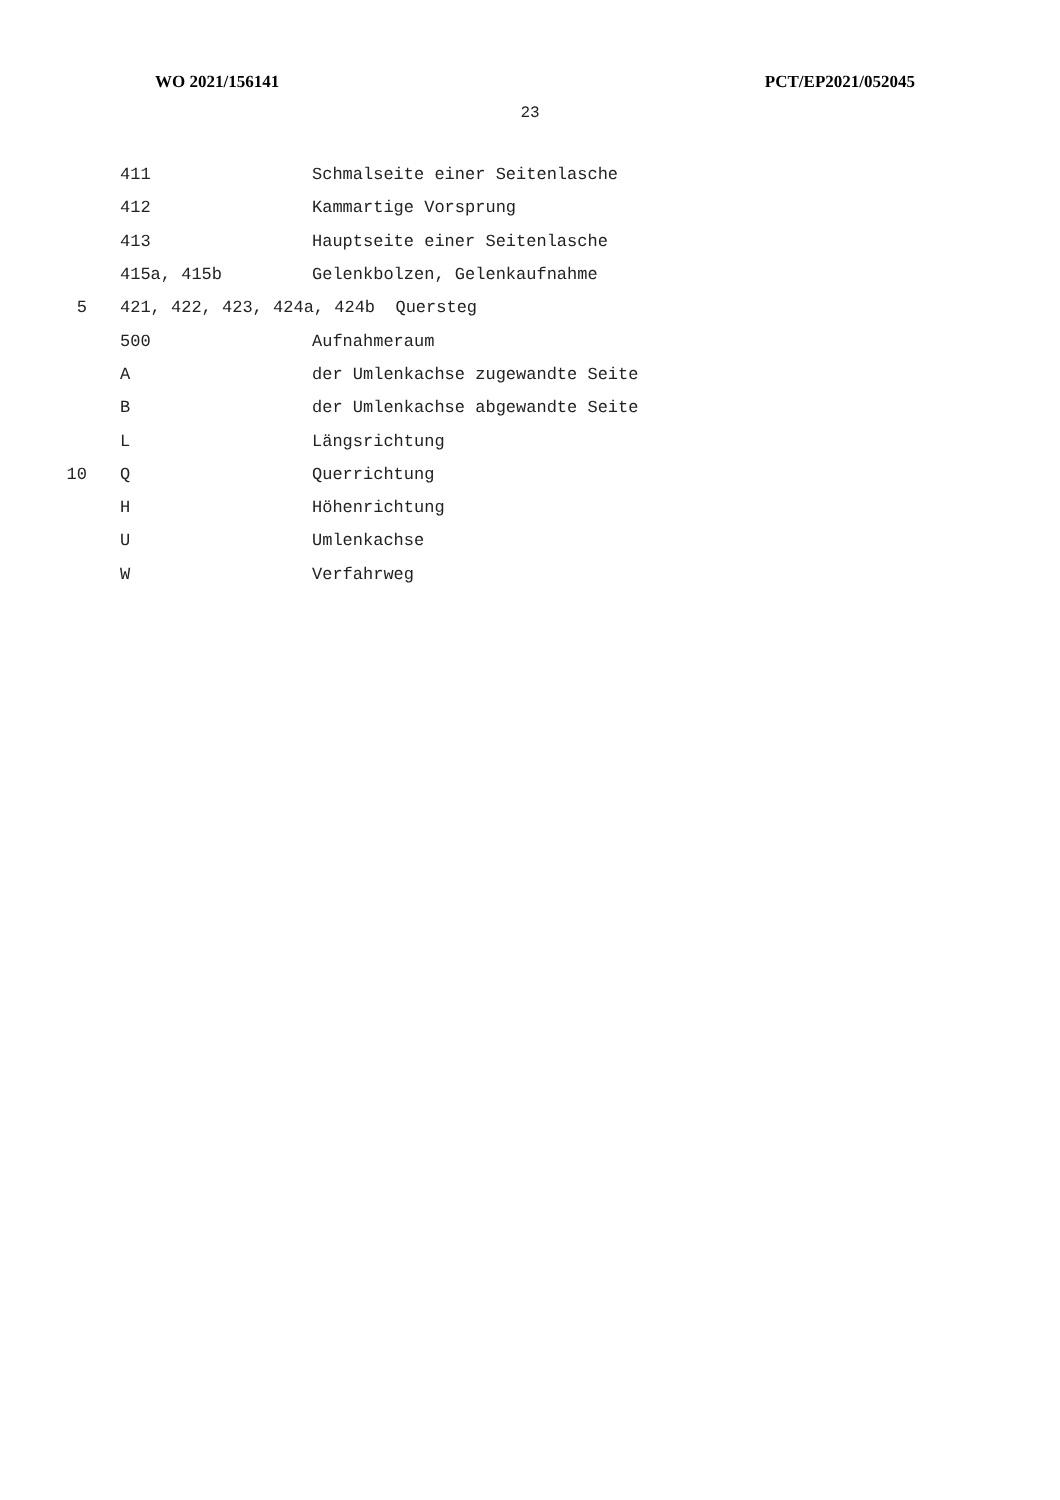WO 2021/156141 PCT/EP2021/052045
23
411 Schmalseite einer Seitenlasche
412 Kammartige Vorsprung
413 Hauptseite einer Seitenlasche
415a, 415b Gelenkbolzen, Gelenkaufnahme
5 421, 422, 423, 424a, 424b Quersteg
500 Aufnahmeraum
Ader Umlenkachse zugewandte Seite
Bder Umlenkachse abgewandte Seite
L Längsrichtung
10 Q Querrichtung
H Höhenrichtung
U Umlenkachse
W Verfahrweg